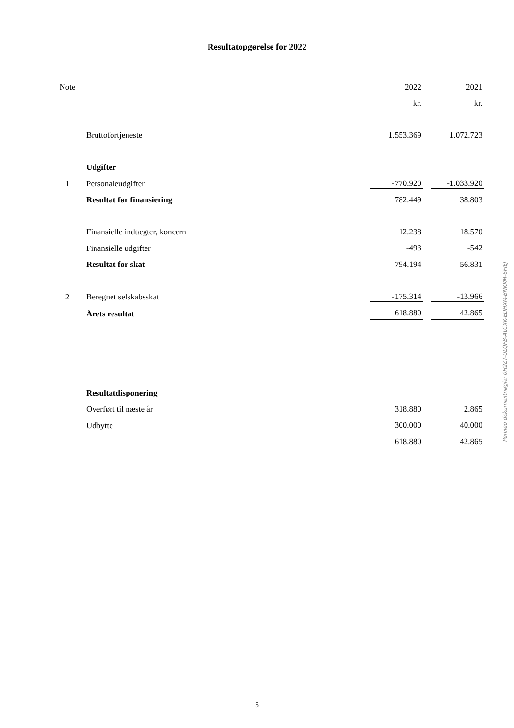Resultatopgørelse for 2022
| Note | | 2022 | | 2021 |
| | | kr. | | kr. |
| | Bruttofortjeneste | 1.553.369 | | 1.072.723 |
| | Udgifter | | | |
| 1 | Personaleudgifter | -770.920 | | -1.033.920 |
| | Resultat før finansiering | 782.449 | | 38.803 |
| | Finansielle indtægter, koncern | 12.238 | | 18.570 |
| | Finansielle udgifter | -493 | | -542 |
| | Resultat før skat | 794.194 | | 56.831 |
| 2 | Beregnet selskabsskat | -175.314 | | -13.966 |
| | Årets resultat | 618.880 | | 42.865 |
| | Resultatdisponering | | | |
| | Overført til næste år | 318.880 | | 2.865 |
| | Udbytte | 300.000 | | 40.000 |
| | | 618.880 | | 42.865 |
Penneo dokumentnøgle: 0H2ZT-ULQFB-ALCXK-EDHXM-BNKKM-6FIEJ
5